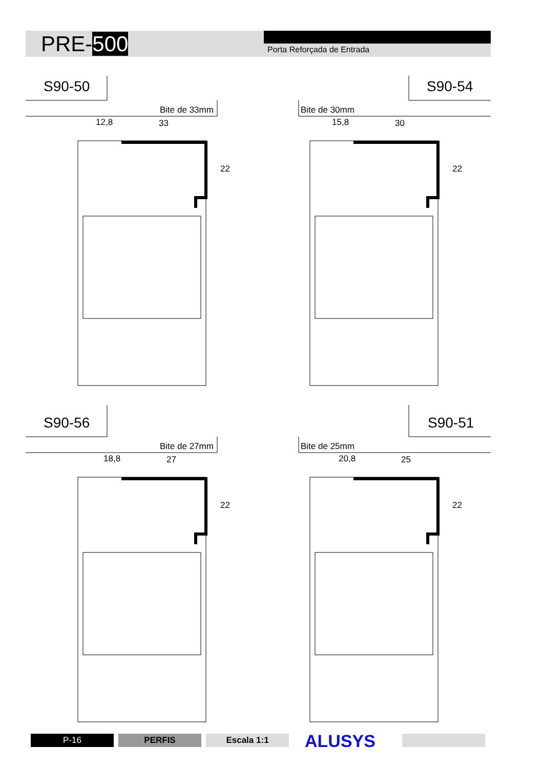PRE-500 Porta Reforçada de Entrada
S90-50
Bite de 33mm
12,8 33
22
S90-54
Bite de 30mm
15,8 30
22
S90-56
Bite de 27mm
18,8 27
22
S90-51
Bite de 25mm
20,8 25
22
P-16 PERFIS Escala 1:1 ALUSYS